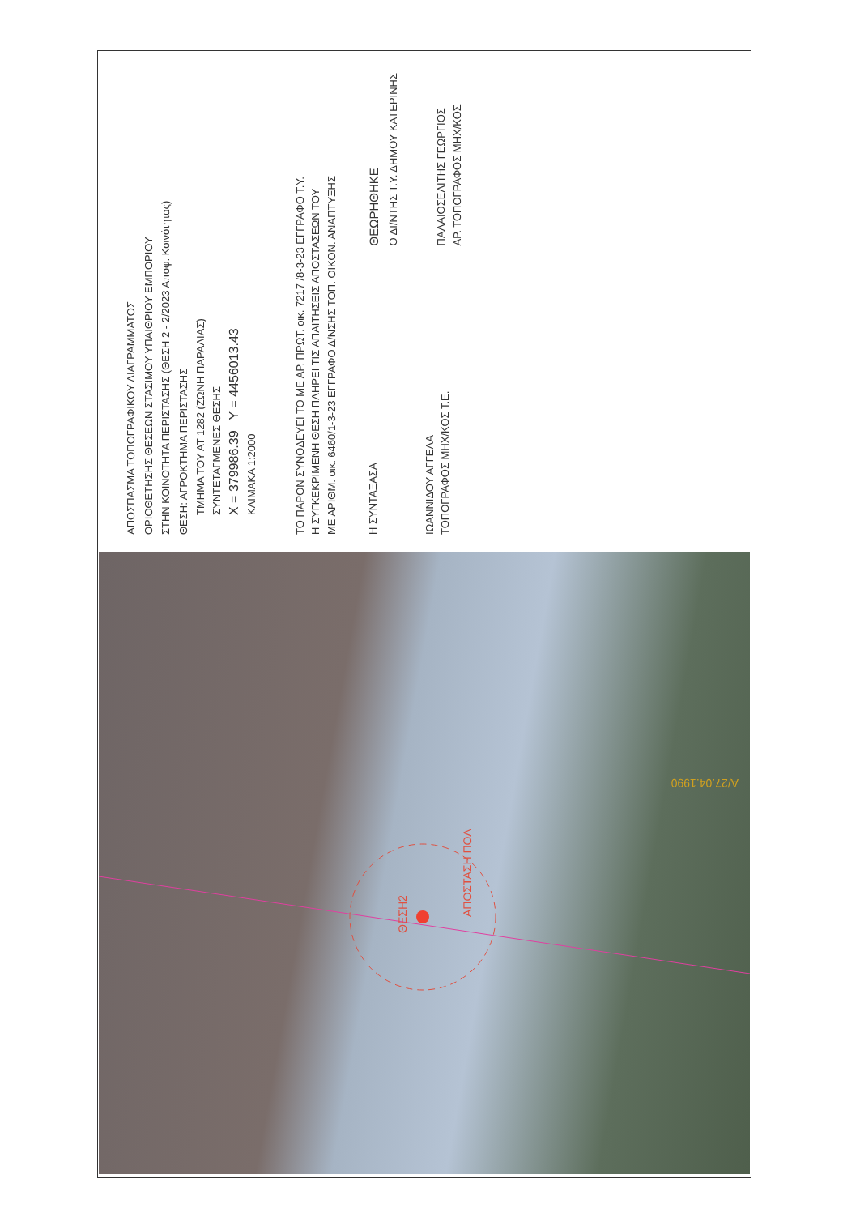ΑΠΟΣΠΑΣΜΑ ΤΟΠΟΓΡΑΦΙΚΟΥ ΔΙΑΓΡΑΜΜΑΤΟΣ
ΟΡΙΟΘΕΤΗΣΗΣ ΘΕΣΕΩΝ ΣΤΑΣΙΜΟΥ ΥΠΑΙΘΡΙΟΥ ΕΜΠΟΡΙΟΥ
ΣΤΗΝ ΚΟΙΝΟΤΗΤΑ ΠΕΡΙΣΤΑΣΗΣ (ΘΕΣΗ 2 - 2/2023 Αποφ. Κοινότητας)
ΘΕΣΗ: ΑΓΡΟΚΤΗΜΑ ΠΕΡΙΣΤΑΣΗΣ
ΤΜΗΜΑ ΤΟΥ ΑΤ 1282 (ΖΩΝΗ ΠΑΡΑΛΙΑΣ)
ΣΥΝΤΕΤΑΓΜΕΝΕΣ ΘΕΣΗΣ
X = 379986.39 Y = 4456013.43
ΚΛΙΜΑΚΑ 1:2000
ΤΟ ΠΑΡΟΝ ΣΥΝΟΔΕΥΕΙ ΤΟ ΜΕ ΑΡ. ΠΡΩΤ. οικ. 7217 /8-3-23 ΕΓΓΡΑΦΟ Τ.Υ.
Η ΣΥΓΚΕΚΡΙΜΕΝΗ ΘΕΣΗ ΠΛΗΡΕΙ ΤΙΣ ΑΠΑΙΤΗΣΕΙΣ ΑΠΟΣΤΑΣΕΩΝ ΤΟΥ
ΜΕ ΑΡΙΘΜ. οικ. 6460/1-3-23 ΕΓΓΡΑΦΟ Δ/ΝΣΗΣ ΤΟΠ. ΟΙΚΟΝ. ΑΝΑΠΤΥΞΗΣ
Η ΣΥΝΤΑΞΑΣΑ
ΙΩΑΝΝΙΔΟΥ ΑΓΓΕΛΑ
ΤΟΠΟΓΡΑΦΟΣ ΜΗΧ/ΚΟΣ Τ.Ε.
ΘΕΩΡΗΘΗΚΕ
Ο ΔΙ/ΝΤΗΣ Τ.Υ. ΔΗΜΟΥ ΚΑΤΕΡΙΝΗΣ
ΠΑΛΑΙΟΣΕΛΙΤΗΣ ΓΕΩΡΓΙΟΣ
ΑΡ. ΤΟΠΟΓΡΑΦΟΣ ΜΗΧ/ΚΟΣ
ΘΕΣΗ2
ΑΠΟΣΤΑΣΗ ΠΟΛ
Α/27.04.1990